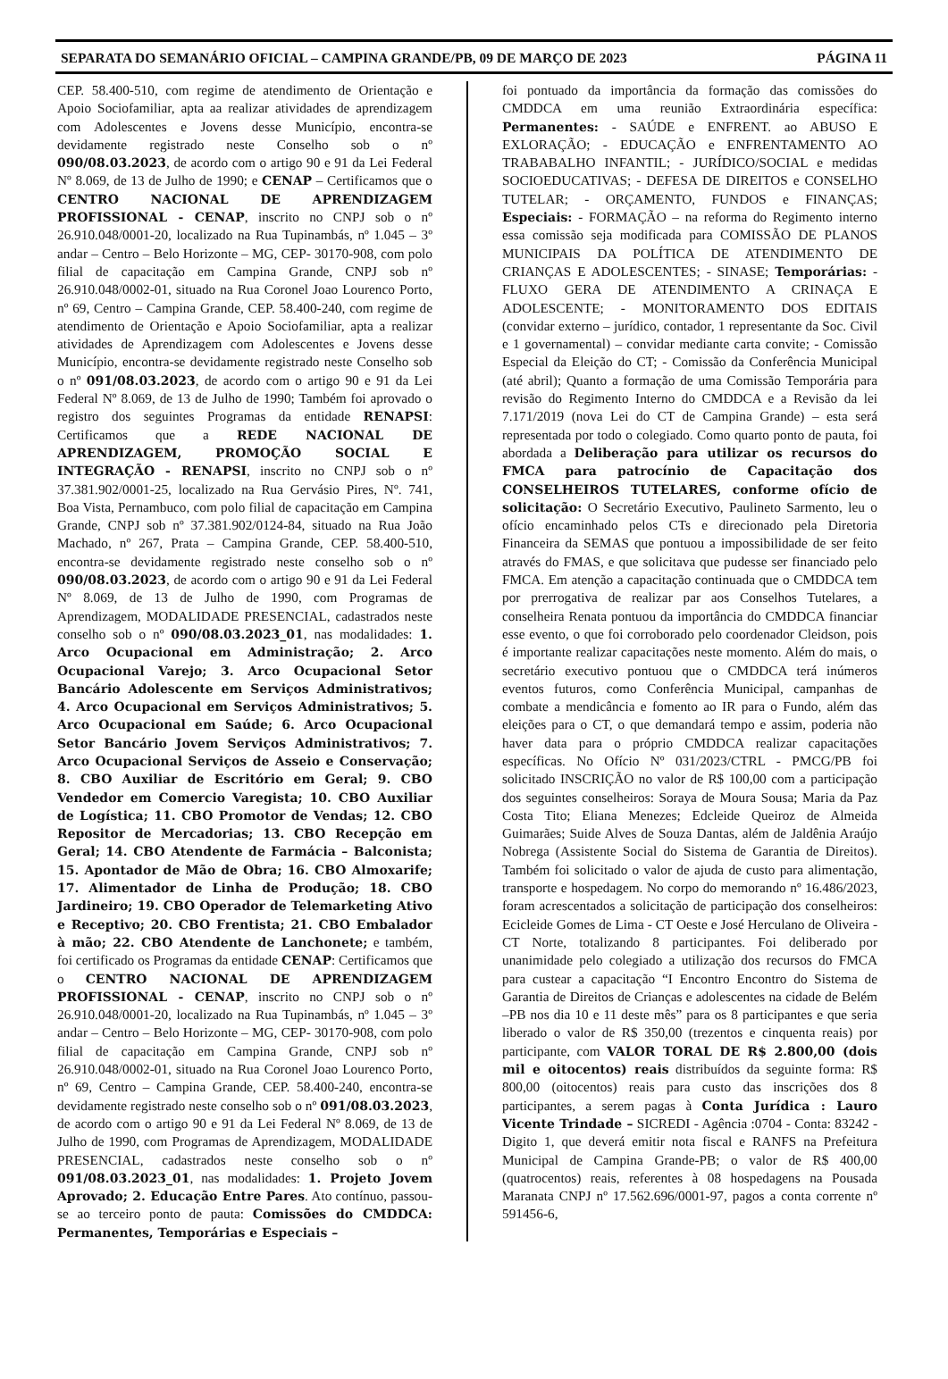SEPARATA DO SEMANÁRIO OFICIAL – CAMPINA GRANDE/PB, 09 DE MARÇO DE 2023 PÁGINA 11
CEP. 58.400-510, com regime de atendimento de Orientação e Apoio Sociofamiliar, apta aa realizar atividades de aprendizagem com Adolescentes e Jovens desse Município, encontra-se devidamente registrado neste Conselho sob o nº 090/08.03.2023, de acordo com o artigo 90 e 91 da Lei Federal Nº 8.069, de 13 de Julho de 1990; e CENAP – Certificamos que o CENTRO NACIONAL DE APRENDIZAGEM PROFISSIONAL - CENAP, inscrito no CNPJ sob o nº 26.910.048/0001-20, localizado na Rua Tupinambás, nº 1.045 – 3º andar – Centro – Belo Horizonte – MG, CEP- 30170-908, com polo filial de capacitação em Campina Grande, CNPJ sob nº 26.910.048/0002-01, situado na Rua Coronel Joao Lourenco Porto, nº 69, Centro – Campina Grande, CEP. 58.400-240, com regime de atendimento de Orientação e Apoio Sociofamiliar, apta a realizar atividades de Aprendizagem com Adolescentes e Jovens desse Município, encontra-se devidamente registrado neste Conselho sob o nº 091/08.03.2023, de acordo com o artigo 90 e 91 da Lei Federal Nº 8.069, de 13 de Julho de 1990; Também foi aprovado o registro dos seguintes Programas da entidade RENAPSI: Certificamos que a REDE NACIONAL DE APRENDIZAGEM, PROMOÇÃO SOCIAL E INTEGRAÇÃO - RENAPSI, inscrito no CNPJ sob o nº 37.381.902/0001-25, localizado na Rua Gervásio Pires, Nº. 741, Boa Vista, Pernambuco, com polo filial de capacitação em Campina Grande, CNPJ sob nº 37.381.902/0124-84, situado na Rua João Machado, nº 267, Prata – Campina Grande, CEP. 58.400-510, encontra-se devidamente registrado neste conselho sob o nº 090/08.03.2023, de acordo com o artigo 90 e 91 da Lei Federal Nº 8.069, de 13 de Julho de 1990, com Programas de Aprendizagem, MODALIDADE PRESENCIAL, cadastrados neste conselho sob o nº 090/08.03.2023_01, nas modalidades: 1. Arco Ocupacional em Administração; 2. Arco Ocupacional Varejo; 3. Arco Ocupacional Setor Bancário Adolescente em Serviços Administrativos; 4. Arco Ocupacional em Serviços Administrativos; 5. Arco Ocupacional em Saúde; 6. Arco Ocupacional Setor Bancário Jovem Serviços Administrativos; 7. Arco Ocupacional Serviços de Asseio e Conservação; 8. CBO Auxiliar de Escritório em Geral; 9. CBO Vendedor em Comercio Varegista; 10. CBO Auxiliar de Logística; 11. CBO Promotor de Vendas; 12. CBO Repositor de Mercadorias; 13. CBO Recepção em Geral; 14. CBO Atendente de Farmácia – Balconista; 15. Apontador de Mão de Obra; 16. CBO Almoxarife; 17. Alimentador de Linha de Produção; 18. CBO Jardineiro; 19. CBO Operador de Telemarketing Ativo e Receptivo; 20. CBO Frentista; 21. CBO Embalador à mão; 22. CBO Atendente de Lanchonete; e também, foi certificado os Programas da entidade CENAP: Certificamos que o CENTRO NACIONAL DE APRENDIZAGEM PROFISSIONAL - CENAP, inscrito no CNPJ sob o nº 26.910.048/0001-20, localizado na Rua Tupinambás, nº 1.045 – 3º andar – Centro – Belo Horizonte – MG, CEP- 30170-908, com polo filial de capacitação em Campina Grande, CNPJ sob nº 26.910.048/0002-01, situado na Rua Coronel Joao Lourenco Porto, nº 69, Centro – Campina Grande, CEP. 58.400-240, encontra-se devidamente registrado neste conselho sob o nº 091/08.03.2023, de acordo com o artigo 90 e 91 da Lei Federal Nº 8.069, de 13 de Julho de 1990, com Programas de Aprendizagem, MODALIDADE PRESENCIAL, cadastrados neste conselho sob o nº 091/08.03.2023_01, nas modalidades: 1. Projeto Jovem Aprovado; 2. Educação Entre Pares. Ato contínuo, passou-se ao terceiro ponto de pauta: Comissões do CMDDCA: Permanentes, Temporárias e Especiais –
foi pontuado da importância da formação das comissões do CMDDCA em uma reunião Extraordinária específica: Permanentes: - SAÚDE e ENFRENT. ao ABUSO E EXLORAÇÃO; - EDUCAÇÃO e ENFRENTAMENTO AO TRABABALHO INFANTIL; - JURÍDICO/SOCIAL e medidas SOCIOEDUCATIVAS; - DEFESA DE DIREITOS e CONSELHO TUTELAR; - ORÇAMENTO, FUNDOS e FINANÇAS; Especiais: - FORMAÇÃO – na reforma do Regimento interno essa comissão seja modificada para COMISSÃO DE PLANOS MUNICIPAIS DA POLÍTICA DE ATENDIMENTO DE CRIANÇAS E ADOLESCENTES; - SINASE; Temporárias: - FLUXO GERA DE ATENDIMENTO A CRINAÇA E ADOLESCENTE; - MONITORAMENTO DOS EDITAIS (convidar externo – jurídico, contador, 1 representante da Soc. Civil e 1 governamental) – convidar mediante carta convite; - Comissão Especial da Eleição do CT; - Comissão da Conferência Municipal (até abril); Quanto a formação de uma Comissão Temporária para revisão do Regimento Interno do CMDDCA e a Revisão da lei 7.171/2019 (nova Lei do CT de Campina Grande) – esta será representada por todo o colegiado. Como quarto ponto de pauta, foi abordada a Deliberação para utilizar os recursos do FMCA para patrocínio de Capacitação dos CONSELHEIROS TUTELARES, conforme ofício de solicitação: O Secretário Executivo, Paulineto Sarmento, leu o ofício encaminhado pelos CTs e direcionado pela Diretoria Financeira da SEMAS que pontuou a impossibilidade de ser feito através do FMAS, e que solicitava que pudesse ser financiado pelo FMCA. Em atenção a capacitação continuada que o CMDDCA tem por prerrogativa de realizar par aos Conselhos Tutelares, a conselheira Renata pontuou da importância do CMDDCA financiar esse evento, o que foi corroborado pelo coordenador Cleidson, pois é importante realizar capacitações neste momento. Além do mais, o secretário executivo pontuou que o CMDDCA terá inúmeros eventos futuros, como Conferência Municipal, campanhas de combate a mendicância e fomento ao IR para o Fundo, além das eleições para o CT, o que demandará tempo e assim, poderia não haver data para o próprio CMDDCA realizar capacitações específicas. No Ofício Nº 031/2023/CTRL - PMCG/PB foi solicitado INSCRIÇÃO no valor de R$ 100,00 com a participação dos seguintes conselheiros: Soraya de Moura Sousa; Maria da Paz Costa Tito; Eliana Menezes; Edcleide Queiroz de Almeida Guimarães; Suide Alves de Souza Dantas, além de Jaldênia Araújo Nobrega (Assistente Social do Sistema de Garantia de Direitos). Também foi solicitado o valor de ajuda de custo para alimentação, transporte e hospedagem. No corpo do memorando nº 16.486/2023, foram acrescentados a solicitação de participação dos conselheiros: Ecicleide Gomes de Lima - CT Oeste e José Herculano de Oliveira - CT Norte, totalizando 8 participantes. Foi deliberado por unanimidade pelo colegiado a utilização dos recursos do FMCA para custear a capacitação “I Encontro Encontro do Sistema de Garantia de Direitos de Crianças e adolescentes na cidade de Belém –PB nos dia 10 e 11 deste mês” para os 8 participantes e que seria liberado o valor de R$ 350,00 (trezentos e cinquenta reais) por participante, com VALOR TORAL DE R$ 2.800,00 (dois mil e oitocentos) reais distribuídos da seguinte forma: R$ 800,00 (oitocentos) reais para custo das inscrições dos 8 participantes, a serem pagas à Conta Jurídica : Lauro Vicente Trindade – SICREDI - Agência :0704 - Conta: 83242 - Digito 1, que deverá emitir nota fiscal e RANFS na Prefeitura Municipal de Campina Grande-PB; o valor de R$ 400,00 (quatrocentos) reais, referentes à 08 hospedagens na Pousada Maranata CNPJ nº 17.562.696/0001-97, pagos a conta corrente nº 591456-6,